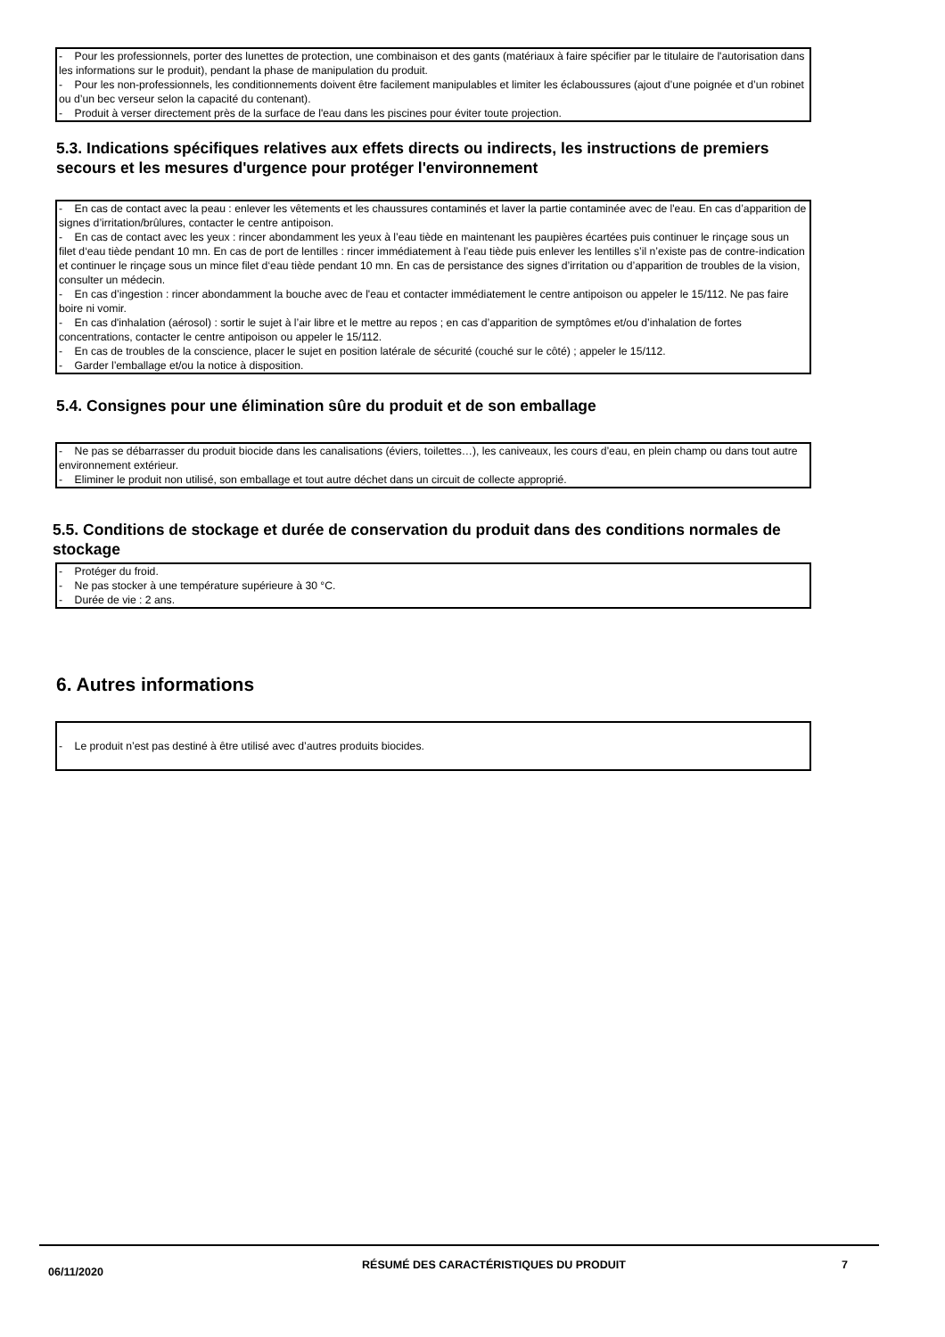- Pour les professionnels, porter des lunettes de protection, une combinaison et des gants (matériaux à faire spécifier par le titulaire de l'autorisation dans les informations sur le produit), pendant la phase de manipulation du produit.
- Pour les non-professionnels, les conditionnements doivent être facilement manipulables et limiter les éclaboussures (ajout d’une poignée et d’un robinet ou d’un bec verseur selon la capacité du contenant).
- Produit à verser directement près de la surface de l'eau dans les piscines pour éviter toute projection.
5.3. Indications spécifiques relatives aux effets directs ou indirects, les instructions de premiers secours et les mesures d'urgence pour protéger l'environnement
- En cas de contact avec la peau : enlever les vêtements et les chaussures contaminés et laver la partie contaminée avec de l'eau. En cas d’apparition de signes d’irritation/brûlures, contacter le centre antipoison.
- En cas de contact avec les yeux : rincer abondamment les yeux à l’eau tiède en maintenant les paupières écartées puis continuer le rinçage sous un filet d‘eau tiède pendant 10 mn. En cas de port de lentilles : rincer immédiatement à l’eau tiède puis enlever les lentilles s’il n’existe pas de contre-indication et continuer le rinçage sous un mince filet d‘eau tiède pendant 10 mn. En cas de persistance des signes d’irritation ou d’apparition de troubles de la vision, consulter un médecin.
- En cas d’ingestion : rincer abondamment la bouche avec de l'eau et contacter immédiatement le centre antipoison ou appeler le 15/112. Ne pas faire boire ni vomir.
- En cas d'inhalation (aérosol) : sortir le sujet à l’air libre et le mettre au repos ; en cas d’apparition de symptômes et/ou d’inhalation de fortes concentrations, contacter le centre antipoison ou appeler le 15/112.
- En cas de troubles de la conscience, placer le sujet en position latérale de sécurité (couché sur le côté) ; appeler le 15/112.
- Garder l’emballage et/ou la notice à disposition.
5.4. Consignes pour une élimination sûre du produit et de son emballage
- Ne pas se débarrasser du produit biocide dans les canalisations (éviers, toilettes…), les caniveaux, les cours d’eau, en plein champ ou dans tout autre environnement extérieur.
- Eliminer le produit non utilisé, son emballage et tout autre déchet dans un circuit de collecte approprié.
5.5. Conditions de stockage et durée de conservation du produit dans des conditions normales de stockage
- Protéger du froid.
- Ne pas stocker à une température supérieure à 30 °C.
- Durée de vie : 2 ans.
6. Autres informations
- Le produit n’est pas destiné à être utilisé avec d’autres produits biocides.
06/11/2020
RÉSUMÉ DES CARACTÉRISTIQUES DU PRODUIT 7